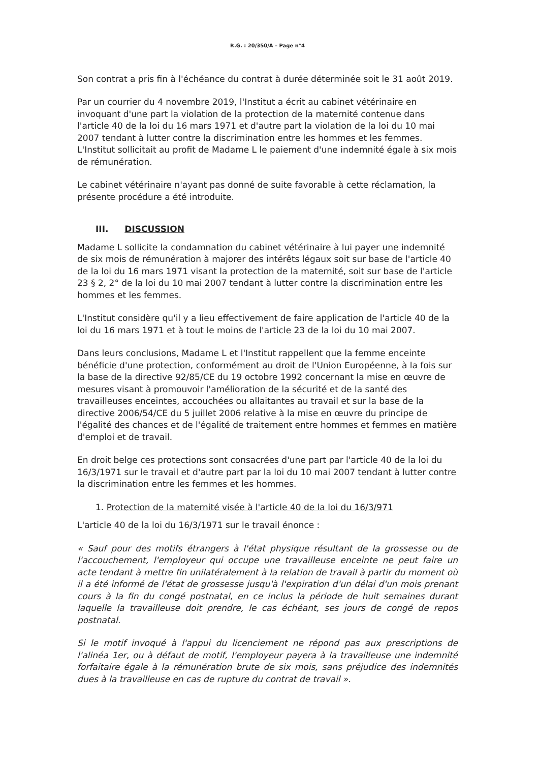R.G. : 20/350/A – Page n°4
Son contrat a pris fin à l'échéance du contrat à durée déterminée soit le 31 août 2019.
Par un courrier du 4 novembre 2019, l'Institut a écrit au cabinet vétérinaire en invoquant d'une part la violation de la protection de la maternité contenue dans l'article 40 de la loi du 16 mars 1971 et d'autre part la violation de la loi du 10 mai 2007 tendant à lutter contre la discrimination entre les hommes et les femmes. L'Institut sollicitait au profit de Madame L le paiement d'une indemnité égale à six mois de rémunération.
Le cabinet vétérinaire n'ayant pas donné de suite favorable à cette réclamation, la présente procédure a été introduite.
III. DISCUSSION
Madame L sollicite la condamnation du cabinet vétérinaire à lui payer une indemnité de six mois de rémunération à majorer des intérêts légaux soit sur base de l'article 40 de la loi du 16 mars 1971 visant la protection de la maternité, soit sur base de l'article 23 § 2, 2° de la loi du 10 mai 2007 tendant à lutter contre la discrimination entre les hommes et les femmes.
L'Institut considère qu'il y a lieu effectivement de faire application de l'article 40 de la loi du 16 mars 1971 et à tout le moins de l'article 23 de la loi du 10 mai 2007.
Dans leurs conclusions, Madame L et l'Institut rappellent que la femme enceinte bénéficie d'une protection, conformément au droit de l'Union Européenne, à la fois sur la base de la directive 92/85/CE du 19 octobre 1992 concernant la mise en œuvre de mesures visant à promouvoir l'amélioration de la sécurité et de la santé des travailleuses enceintes, accouchées ou allaitantes au travail et sur la base de la directive 2006/54/CE du 5 juillet 2006 relative à la mise en œuvre du principe de l'égalité des chances et de l'égalité de traitement entre hommes et femmes en matière d'emploi et de travail.
En droit belge ces protections sont consacrées d'une part par l'article 40 de la loi du 16/3/1971 sur le travail et d'autre part par la loi du 10 mai 2007 tendant à lutter contre la discrimination entre les femmes et les hommes.
1. Protection de la maternité visée à l'article 40 de la loi du 16/3/971
L'article 40 de la loi du 16/3/1971 sur le travail énonce :
« Sauf pour des motifs étrangers à l'état physique résultant de la grossesse ou de l'accouchement, l'employeur qui occupe une travailleuse enceinte ne peut faire un acte tendant à mettre fin unilatéralement à la relation de travail à partir du moment où il a été informé de l'état de grossesse jusqu'à l'expiration d'un délai d'un mois prenant cours à la fin du congé postnatal, en ce inclus la période de huit semaines durant laquelle la travailleuse doit prendre, le cas échéant, ses jours de congé de repos postnatal.
Si le motif invoqué à l'appui du licenciement ne répond pas aux prescriptions de l'alinéa 1er, ou à défaut de motif, l'employeur payera à la travailleuse une indemnité forfaitaire égale à la rémunération brute de six mois, sans préjudice des indemnités dues à la travailleuse en cas de rupture du contrat de travail ».